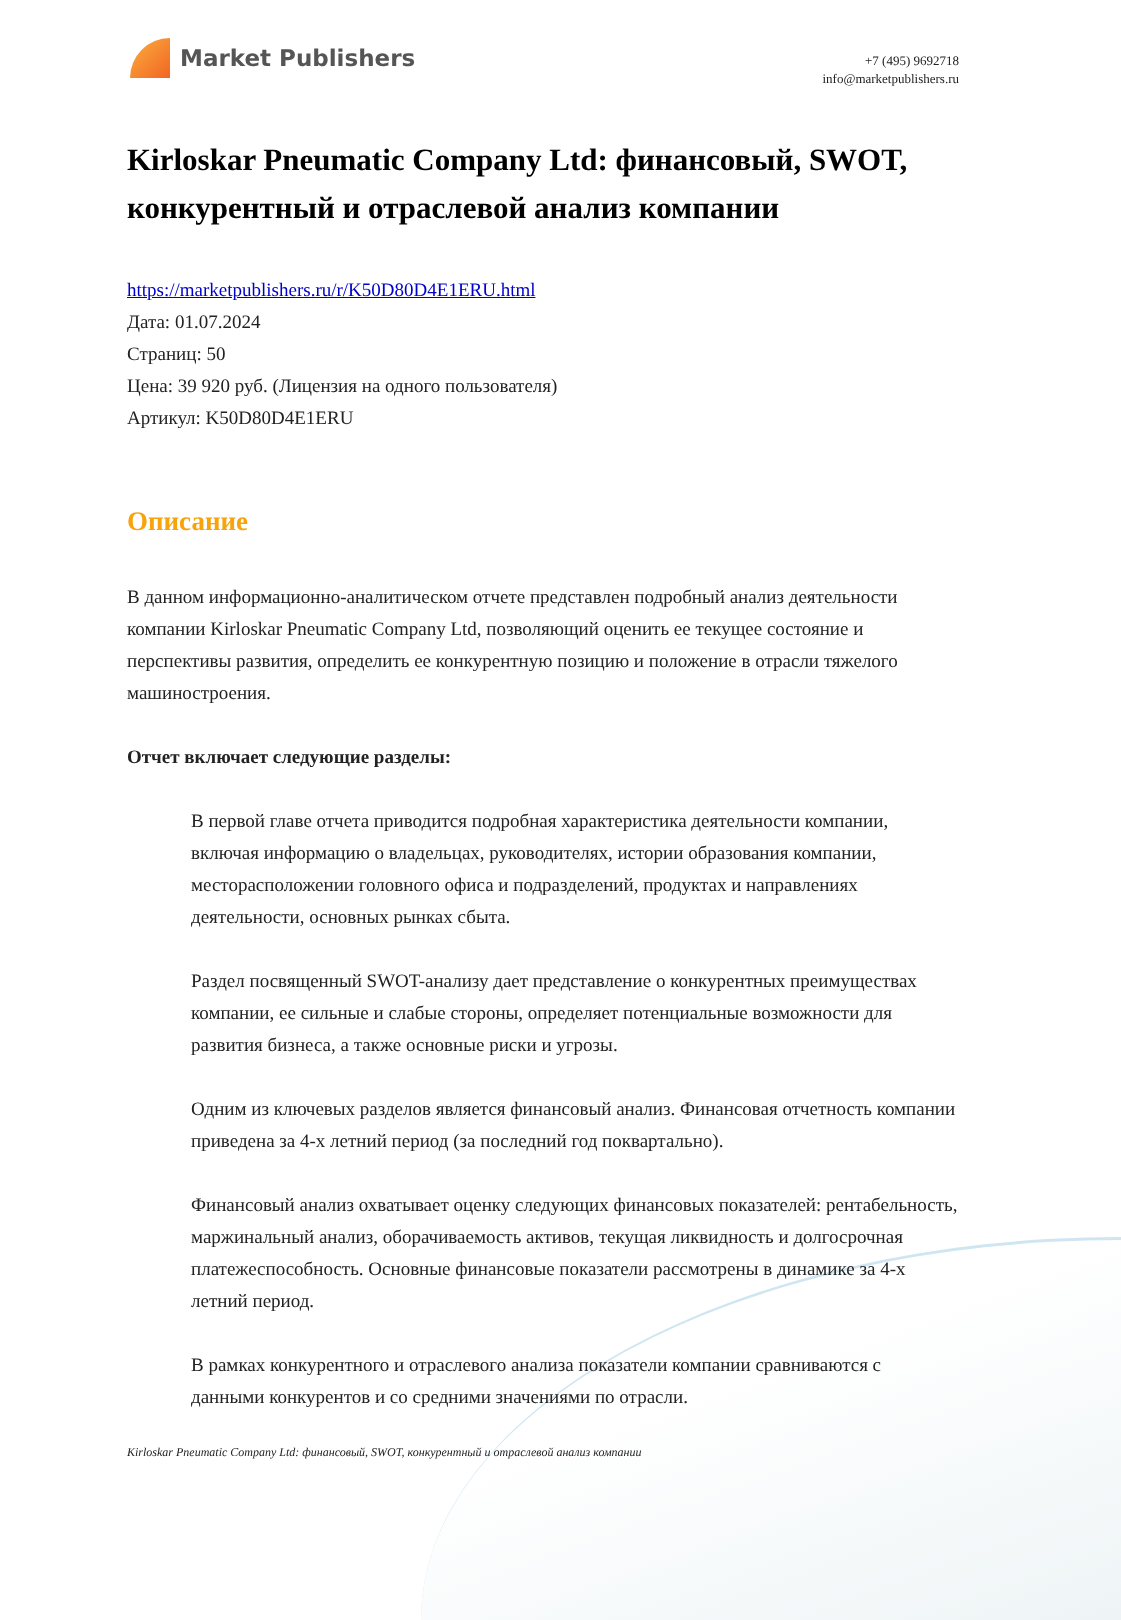Market Publishers
+7 (495) 9692718
info@marketpublishers.ru
Kirloskar Pneumatic Company Ltd: финансовый, SWOT, конкурентный и отраслевой анализ компании
https://marketpublishers.ru/r/K50D80D4E1ERU.html
Дата: 01.07.2024
Страниц: 50
Цена: 39 920 руб. (Лицензия на одного пользователя)
Артикул: K50D80D4E1ERU
Описание
В данном информационно-аналитическом отчете представлен подробный анализ деятельности компании Kirloskar Pneumatic Company Ltd, позволяющий оценить ее текущее состояние и перспективы развития, определить ее конкурентную позицию и положение в отрасли тяжелого машиностроения.
Отчет включает следующие разделы:
В первой главе отчета приводится подробная характеристика деятельности компании, включая информацию о владельцах, руководителях, истории образования компании, месторасположении головного офиса и подразделений, продуктах и направлениях деятельности, основных рынках сбыта.
Раздел посвященный SWOT-анализу дает представление о конкурентных преимуществах компании, ее сильные и слабые стороны, определяет потенциальные возможности для развития бизнеса, а также основные риски и угрозы.
Одним из ключевых разделов является финансовый анализ. Финансовая отчетность компании приведена за 4-х летний период (за последний год поквартально).
Финансовый анализ охватывает оценку следующих финансовых показателей: рентабельность, маржинальный анализ, оборачиваемость активов, текущая ликвидность и долгосрочная платежеспособность. Основные финансовые показатели рассмотрены в динамике за 4-х летний период.
В рамках конкурентного и отраслевого анализа показатели компании сравниваются с данными конкурентов и со средними значениями по отрасли.
Kirloskar Pneumatic Company Ltd: финансовый, SWOT, конкурентный и отраслевой анализ компании